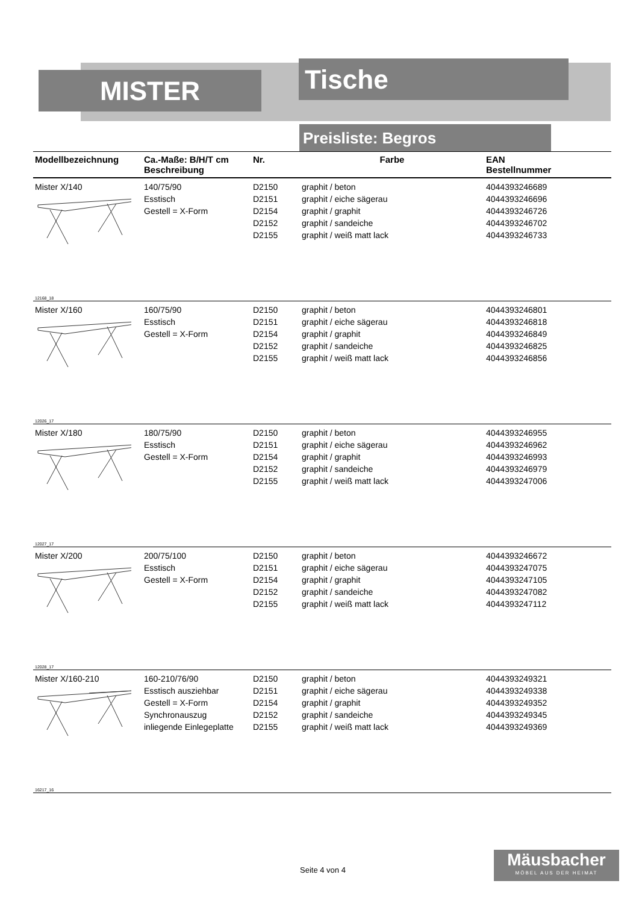MISTER Tische
Preisliste: Begros
| Modellbezeichnung | Ca.-Maße: B/H/T cm Beschreibung | Nr. | Farbe | EAN Bestellnummer |
| --- | --- | --- | --- | --- |
| Mister X/140 | 140/75/90 Esstisch Gestell = X-Form | D2150 D2151 D2154 D2152 D2155 | graphit / beton graphit / eiche sägerau graphit / graphit graphit / sandeiche graphit / weiß matt lack | 4044393246689 4044393246696 4044393246726 4044393246702 4044393246733 |
| 12168_18 | | | | |
| Mister X/160 | 160/75/90 Esstisch Gestell = X-Form | D2150 D2151 D2154 D2152 D2155 | graphit / beton graphit / eiche sägerau graphit / graphit graphit / sandeiche graphit / weiß matt lack | 4044393246801 4044393246818 4044393246849 4044393246825 4044393246856 |
| 12026_17 | | | | |
| Mister X/180 | 180/75/90 Esstisch Gestell = X-Form | D2150 D2151 D2154 D2152 D2155 | graphit / beton graphit / eiche sägerau graphit / graphit graphit / sandeiche graphit / weiß matt lack | 4044393246955 4044393246962 4044393246993 4044393246979 4044393247006 |
| 12027_17 | | | | |
| Mister X/200 | 200/75/100 Esstisch Gestell = X-Form | D2150 D2151 D2154 D2152 D2155 | graphit / beton graphit / eiche sägerau graphit / graphit graphit / sandeiche graphit / weiß matt lack | 4044393246672 4044393247075 4044393247105 4044393247082 4044393247112 |
| 12028_17 | | | | |
| Mister X/160-210 | 160-210/76/90 Esstisch ausziehbar Gestell = X-Form Synchronauszug inliegende Einlegeplatte | D2150 D2151 D2154 D2152 D2155 | graphit / beton graphit / eiche sägerau graphit / graphit graphit / sandeiche graphit / weiß matt lack | 4044393249321 4044393249338 4044393249352 4044393249345 4044393249369 |
| 16217_16 | | | | |
Seite 4 von 4
Mäusbacher
MÖBEL AUS DER HEIMAT